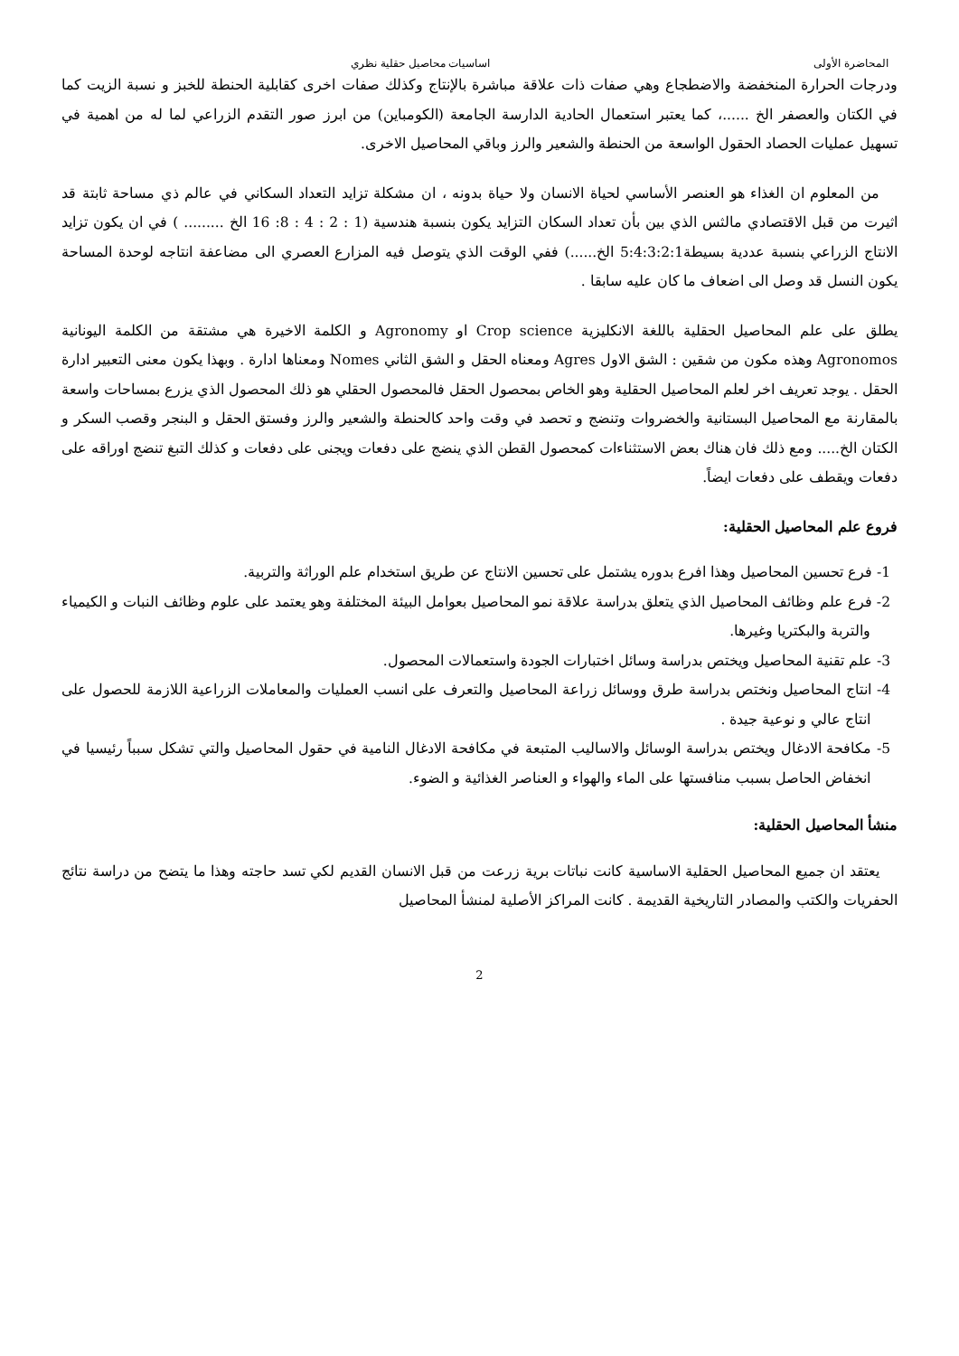المحاضرة الأولى اساسيات محاصيل حقلية نظري
ودرجات الحرارة المنخفضة والاضطجاع وهي صفات ذات علاقة مباشرة بالإنتاج وكذلك صفات اخرى كقابلية الحنطة للخبز و نسبة الزيت كما في الكتان والعصفر الخ ......، كما يعتبر استعمال الحادية الدارسة الجامعة (الكومباين) من ابرز صور التقدم الزراعي لما له من اهمية في تسهيل عمليات الحصاد الحقول الواسعة من الحنطة والشعير والرز وباقي المحاصيل الاخرى.
من المعلوم ان الغذاء هو العنصر الأساسي لحياة الانسان ولا حياة بدونه ، ان مشكلة تزايد التعداد السكاني في عالم ذي مساحة ثابتة قد اثيرت من قبل الاقتصادي مالثس الذي بين بأن تعداد السكان التزايد يكون بنسبة هندسية (1 : 2 : 4 : 8: 16 الخ ......... ) في ان يكون تزايد الانتاج الزراعي بنسبة عددية بسيطة5:4:3:2:1 الخ......) ففي الوقت الذي يتوصل فيه المزارع العصري الى مضاعفة انتاجه لوحدة المساحة يكون النسل قد وصل الى اضعاف ما كان عليه سابقا .
يطلق على علم المحاصيل الحقلية باللغة الانكليزية Crop science او Agronomy و الكلمة الاخيرة هي مشتقة من الكلمة اليونانية Agronomos وهذه مكون من شقين : الشق الاول Agres ومعناه الحقل و الشق الثاني Nomes ومعناها ادارة . وبهذا يكون معنى التعبير ادارة الحقل . يوجد تعريف اخر لعلم المحاصيل الحقلية وهو الخاص بمحصول الحقل فالمحصول الحقلي هو ذلك المحصول الذي يزرع بمساحات واسعة بالمقارنة مع المحاصيل البستانية والخضروات وتنضج و تحصد في وقت واحد كالحنطة والشعير والرز وفستق الحقل و البنجر وقصب السكر و الكتان الخ..... ومع ذلك فان هناك بعض الاستثناءات كمحصول القطن الذي ينضج على دفعات ويجنى على دفعات و كذلك التبغ تنضج اوراقه على دفعات ويقطف على دفعات ايضاً.
فروع علم المحاصيل الحقلية:
1- فرع تحسين المحاصيل وهذا افرع بدوره يشتمل على تحسين الانتاج عن طريق استخدام علم الوراثة والتربية.
2- فرع علم وظائف المحاصيل الذي يتعلق بدراسة علاقة نمو المحاصيل بعوامل البيئة المختلفة وهو يعتمد على علوم وظائف النبات و الكيمياء والتربة والبكتريا وغيرها.
3- علم تقنية المحاصيل ويختص بدراسة وسائل اختبارات الجودة واستعمالات المحصول.
4- انتاج المحاصيل ونختص بدراسة طرق ووسائل زراعة المحاصيل والتعرف على انسب العمليات والمعاملات الزراعية اللازمة للحصول على انتاج عالي و نوعية جيدة .
5- مكافحة الادغال ويختص بدراسة الوسائل والاساليب المتبعة في مكافحة الادغال النامية في حقول المحاصيل والتي تشكل سبباً رئيسيا في انخفاض الحاصل بسبب منافستها على الماء والهواء و العناصر الغذائية و الضوء.
منشأ المحاصيل الحقلية:
يعتقد ان جميع المحاصيل الحقلية الاساسية كانت نباتات برية زرعت من قبل الانسان القديم لكي تسد حاجته وهذا ما يتضح من دراسة نتائج الحفريات والكتب والمصادر التاريخية القديمة . كانت المراكز الأصلية لمنشأ المحاصيل
2